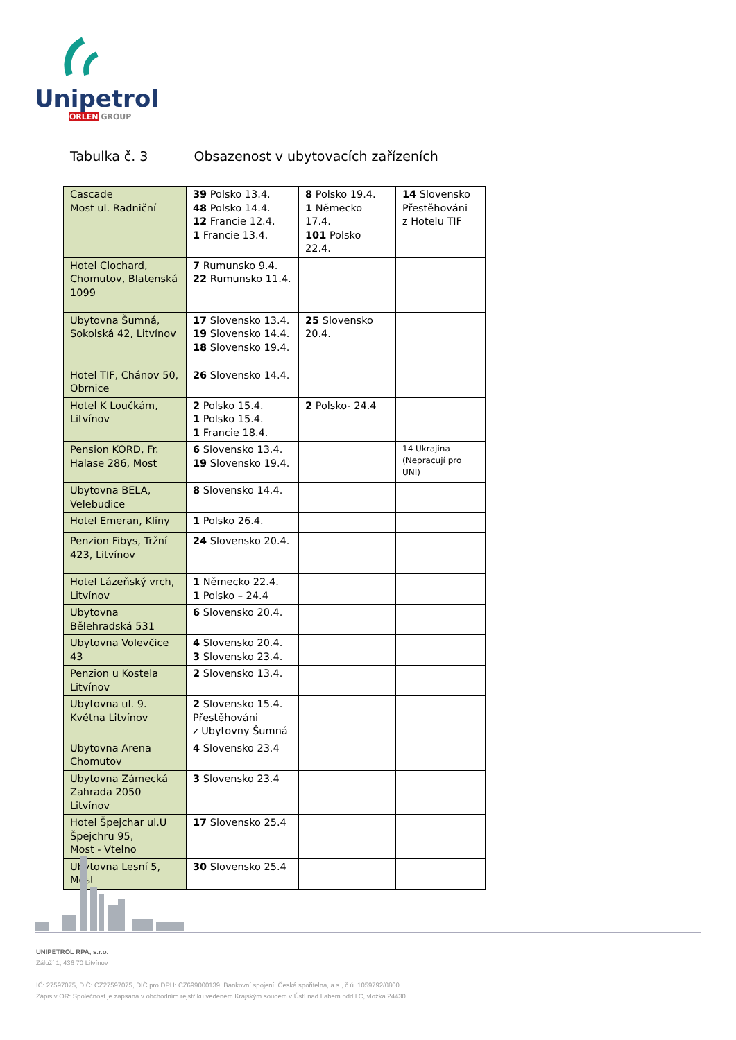Unipetrol
ORLEN GROUP
Tabulka č. 3 Obsazenost v ubytovacích zařízeních
| Cascade Most ul. Radniční | 39 Polsko 13.4. 48 Polsko 14.4. 12 Francie 12.4. 1 Francie 13.4. | 8 Polsko 19.4. 1 Německo 17.4. 101 Polsko 22.4. | 14 Slovensko Přestěhováni z Hotelu TIF |
| Hotel Clochard, Chomutov, Blatenská 1099 | 7 Rumunsko 9.4. 22 Rumunsko 11.4. | | |
| Ubytovna Šumná, Sokolská 42, Litvínov | 17 Slovensko 13.4. 19 Slovensko 14.4. 18 Slovensko 19.4. | 25 Slovensko 20.4. | |
| Hotel TIF, Chánov 50, Obrnice | 26 Slovensko 14.4. | | |
| Hotel K Loučkám, Litvínov | 2 Polsko 15.4. 1 Polsko 15.4. 1 Francie 18.4. | 2 Polsko- 24.4 | |
| Pension KORD, Fr. Halase 286, Most | 6 Slovensko 13.4. 19 Slovensko 19.4. | | 14 Ukrajina (Nepracují pro UNI) |
| Ubytovna BELA, Velebudice | 8 Slovensko 14.4. | | |
| Hotel Emeran, Klíny | 1 Polsko 26.4. | | |
| Penzion Fibys, Tržní 423, Litvínov | 24 Slovensko 20.4. | | |
| Hotel Lázeňský vrch, Litvínov | 1 Německo 22.4. 1 Polsko – 24.4 | | |
| Ubytovna Bělehradská 531 | 6 Slovensko 20.4. | | |
| Ubytovna Volevčice 43 | 4 Slovensko 20.4. 3 Slovensko 23.4. | | |
| Penzion u Kostela Litvínov | 2 Slovensko 13.4. | | |
| Ubytovna ul. 9. Května Litvínov | 2 Slovensko 15.4. Přestěhováni z Ubytovny Šumná | | |
| Ubytovna Arena Chomutov | 4 Slovensko 23.4 | | |
| Ubytovna Zámecká Zahrada 2050 Litvínov | 3 Slovensko 23.4 | | |
| Hotel Špejchar ul.U Špejchru 95, Most - Vtelno | 17 Slovensko 25.4 | | |
| Ubytovna Lesní 5, Most | 30 Slovensko 25.4 | | |
UNIPETROL RPA, s.r.o.
Záluží 1, 436 70 Litvínov
IČ: 27597075, DIČ: CZ27597075, DIČ pro DPH: CZ699000139, Bankovní spojení: Česká spořitelna, a.s., č.ú. 1059792/0800
Zápis v OR: Společnost je zapsaná v obchodním rejstříku vedeném Krajským soudem v Ústí nad Labem oddíl C, vložka 24430